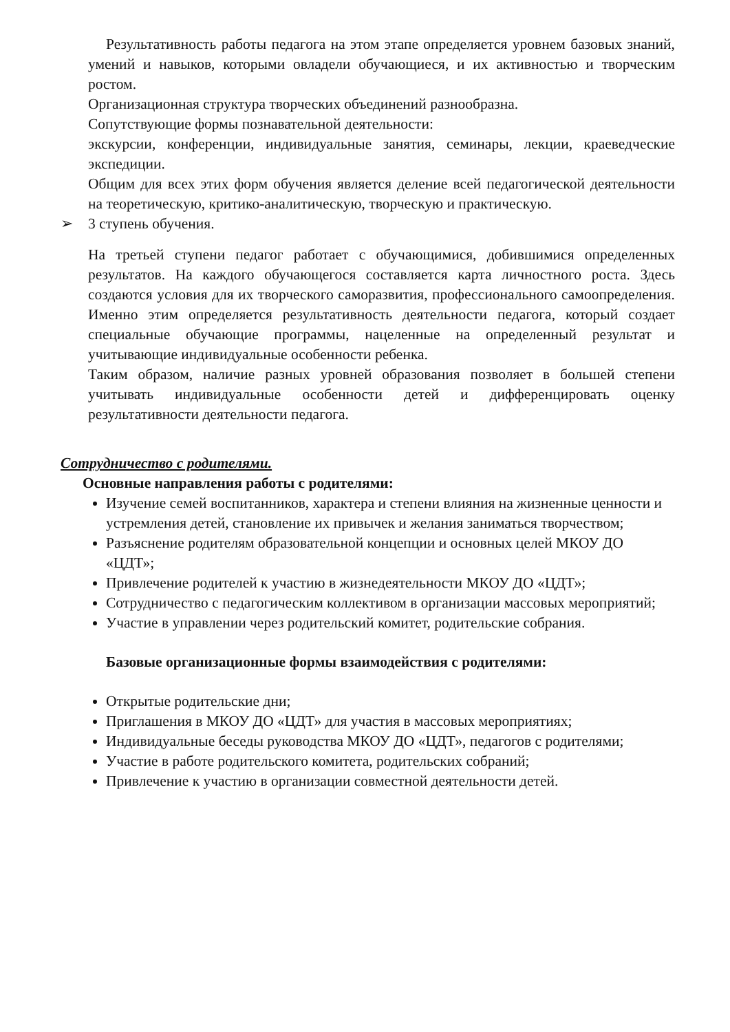Результативность работы педагога на этом этапе определяется уровнем базовых знаний, умений и навыков, которыми овладели обучающиеся, и их активностью и творческим ростом.
Организационная структура творческих объединений разнообразна.
Сопутствующие формы познавательной деятельности:
экскурсии, конференции, индивидуальные занятия, семинары, лекции, краеведческие экспедиции.
Общим для всех этих форм обучения является деление всей педагогической деятельности на теоретическую, критико-аналитическую, творческую и практическую.
➢ 3 ступень обучения.
На третьей ступени педагог работает с обучающимися, добившимися определенных результатов. На каждого обучающегося составляется карта личностного роста. Здесь создаются условия для их творческого саморазвития, профессионального самоопределения. Именно этим определяется результативность деятельности педагога, который создает специальные обучающие программы, нацеленные на определенный результат и учитывающие индивидуальные особенности ребенка.
Таким образом, наличие разных уровней образования позволяет в большей степени учитывать индивидуальные особенности детей и дифференцировать оценку результативности деятельности педагога.
Сотрудничество с родителями.
Основные направления работы с родителями:
Изучение семей воспитанников, характера и степени влияния на жизненные ценности и устремления детей, становление их привычек и желания заниматься творчеством;
Разъяснение родителям образовательной концепции и основных целей МКОУ ДО «ЦДТ»;
Привлечение родителей к участию в жизнедеятельности МКОУ ДО «ЦДТ»;
Сотрудничество с педагогическим коллективом в организации массовых мероприятий;
Участие в управлении через родительский комитет, родительские собрания.
Базовые организационные формы взаимодействия с родителями:
Открытые родительские дни;
Приглашения в МКОУ ДО «ЦДТ» для участия в массовых мероприятиях;
Индивидуальные беседы руководства МКОУ ДО «ЦДТ», педагогов с родителями;
Участие в работе родительского комитета, родительских собраний;
Привлечение к участию в организации совместной деятельности детей.